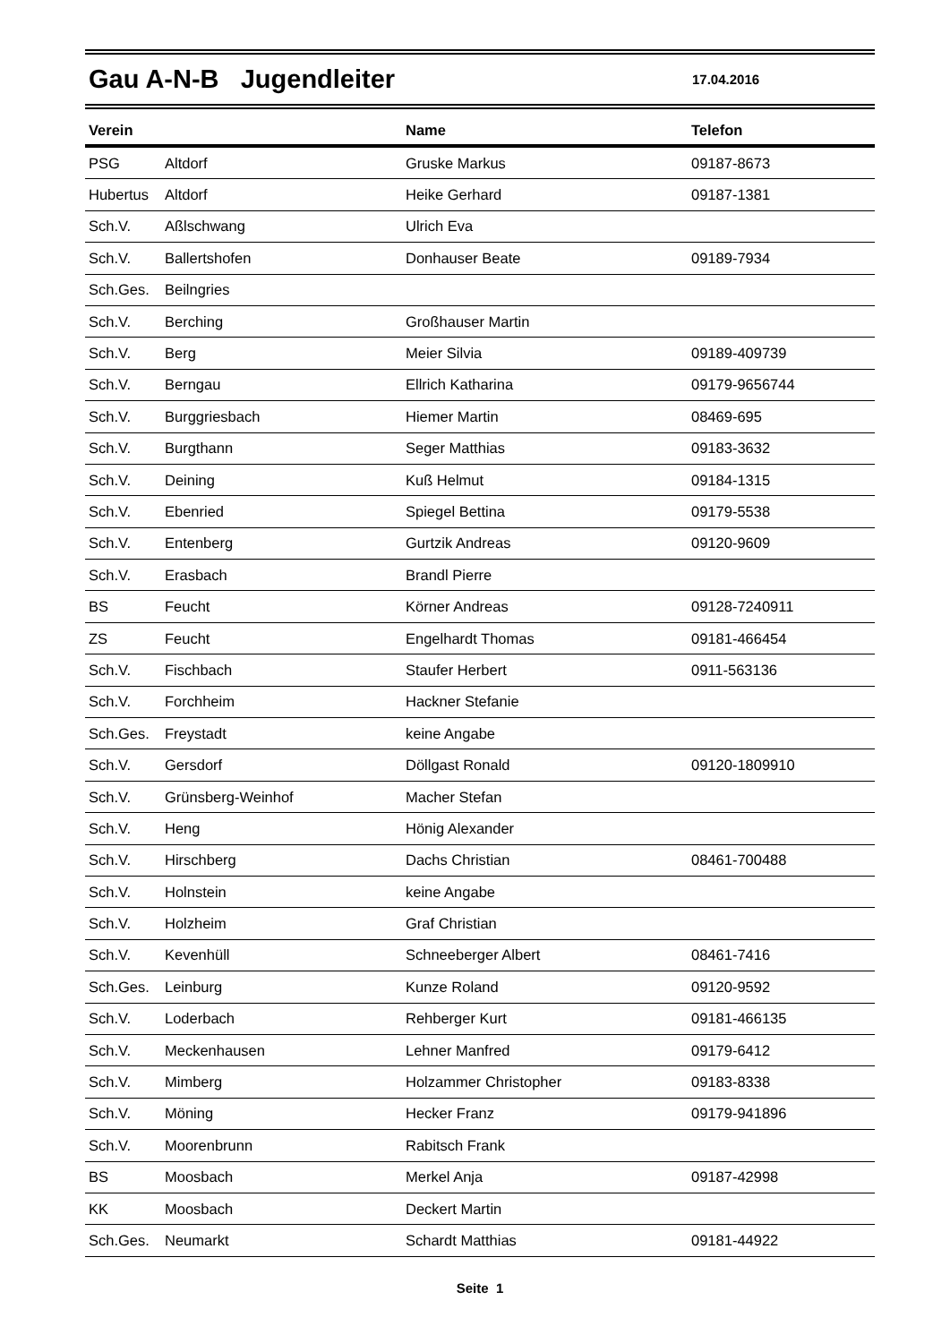Gau A-N-B Jugendleiter
17.04.2016
| Verein | | Name | Telefon |
| --- | --- | --- | --- |
| PSG | Altdorf | Gruske Markus | 09187-8673 |
| Hubertus | Altdorf | Heike Gerhard | 09187-1381 |
| Sch.V. | Aßlschwang | Ulrich Eva | |
| Sch.V. | Ballertshofen | Donhauser Beate | 09189-7934 |
| Sch.Ges. | Beilngries | | |
| Sch.V. | Berching | Großhauser Martin | |
| Sch.V. | Berg | Meier Silvia | 09189-409739 |
| Sch.V. | Berngau | Ellrich Katharina | 09179-9656744 |
| Sch.V. | Burggriesbach | Hiemer Martin | 08469-695 |
| Sch.V. | Burgthann | Seger Matthias | 09183-3632 |
| Sch.V. | Deining | Kuß Helmut | 09184-1315 |
| Sch.V. | Ebenried | Spiegel Bettina | 09179-5538 |
| Sch.V. | Entenberg | Gurtzik Andreas | 09120-9609 |
| Sch.V. | Erasbach | Brandl Pierre | |
| BS | Feucht | Körner Andreas | 09128-7240911 |
| ZS | Feucht | Engelhardt Thomas | 09181-466454 |
| Sch.V. | Fischbach | Staufer Herbert | 0911-563136 |
| Sch.V. | Forchheim | Hackner Stefanie | |
| Sch.Ges. | Freystadt | keine Angabe | |
| Sch.V. | Gersdorf | Döllgast Ronald | 09120-1809910 |
| Sch.V. | Grünsberg-Weinhof | Macher Stefan | |
| Sch.V. | Heng | Hönig Alexander | |
| Sch.V. | Hirschberg | Dachs Christian | 08461-700488 |
| Sch.V. | Holnstein | keine Angabe | |
| Sch.V. | Holzheim | Graf Christian | |
| Sch.V. | Kevenhüll | Schneeberger Albert | 08461-7416 |
| Sch.Ges. | Leinburg | Kunze Roland | 09120-9592 |
| Sch.V. | Loderbach | Rehberger Kurt | 09181-466135 |
| Sch.V. | Meckenhausen | Lehner Manfred | 09179-6412 |
| Sch.V. | Mimberg | Holzammer Christopher | 09183-8338 |
| Sch.V. | Möning | Hecker Franz | 09179-941896 |
| Sch.V. | Moorenbrunn | Rabitsch Frank | |
| BS | Moosbach | Merkel Anja | 09187-42998 |
| KK | Moosbach | Deckert Martin | |
| Sch.Ges. | Neumarkt | Schardt Matthias | 09181-44922 |
Seite 1